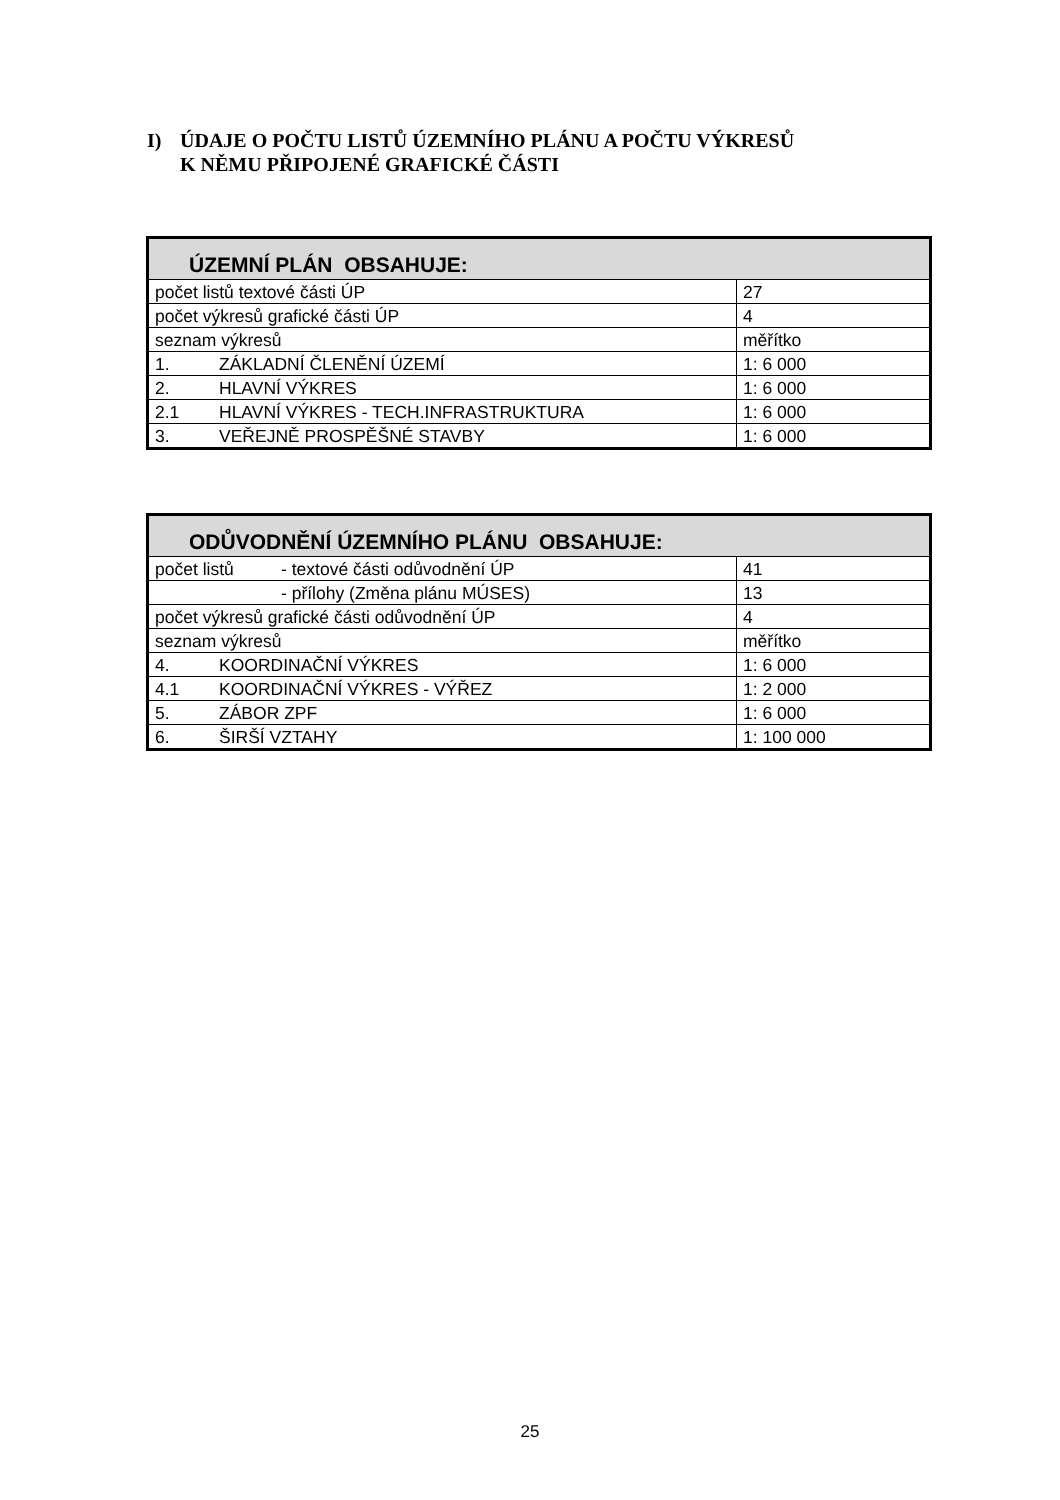I) ÚDAJE O POČTU LISTŮ ÚZEMNÍHO PLÁNU A POČTU VÝKRESŮ
K NĚMU PŘIPOJENÉ GRAFICKÉ ČÁSTI
| ÚZEMNÍ PLÁN OBSAHUJE: | |
| --- | --- |
| počet listů textové části ÚP | 27 |
| počet výkresů grafické části ÚP | 4 |
| seznam výkresů | měřítko |
| 1. ZÁKLADNÍ ČLENĚNÍ ÚZEMÍ | 1: 6 000 |
| 2. HLAVNÍ VÝKRES | 1: 6 000 |
| 2.1 HLAVNÍ VÝKRES - TECH.INFRASTRUKTURA | 1: 6 000 |
| 3. VEŘEJNĚ PROSPĚŠNÉ STAVBY | 1: 6 000 |
| ODŮVODNĚNÍ ÚZEMNÍHO PLÁNU OBSAHUJE: | |
| --- | --- |
| počet listů - textové části odůvodnění ÚP | 41 |
| - přílohy (Změna plánu MÚSES) | 13 |
| počet výkresů grafické části odůvodnění ÚP | 4 |
| seznam výkresů | měřítko |
| 4. KOORDINAČNÍ VÝKRES | 1: 6 000 |
| 4.1 KOORDINAČNÍ VÝKRES - VÝŘEZ | 1: 2 000 |
| 5. ZÁBOR ZPF | 1: 6 000 |
| 6. ŠIRŠÍ VZTAHY | 1: 100 000 |
25